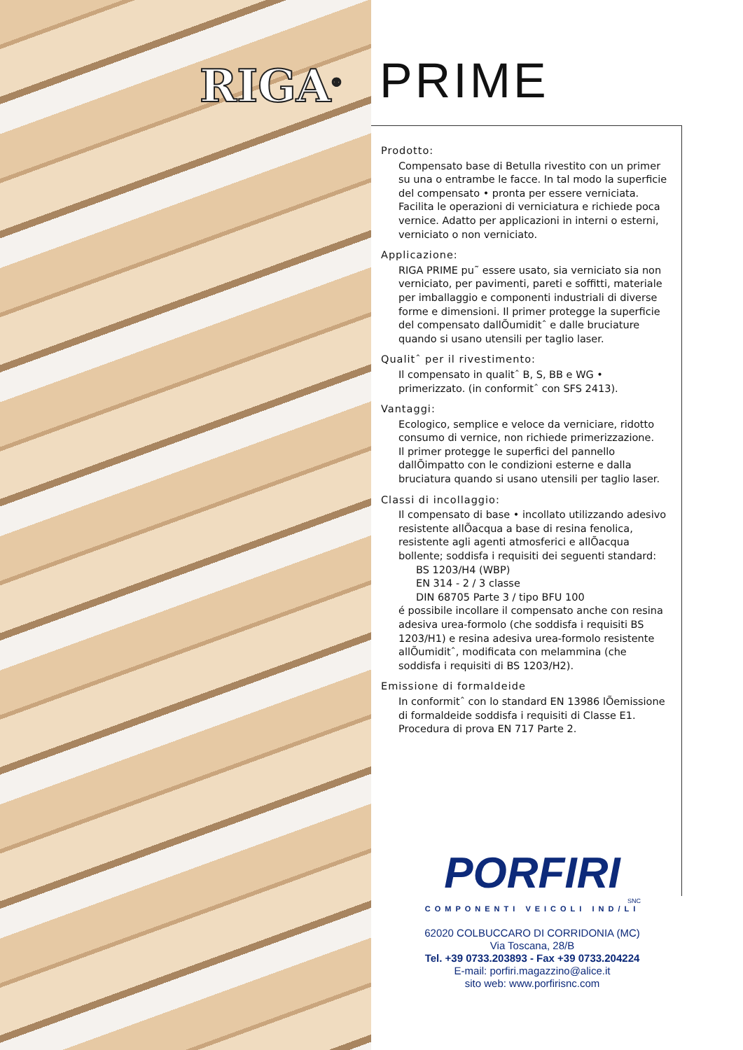RIGA<sup>®</sup> PRIME
Prodotto:
Compensato base di Betulla rivestito con un primer su una o entrambe le facce. In tal modo la superficie del compensato • pronta per essere verniciata. Facilita le operazioni di verniciatura e richiede poca vernice. Adatto per applicazioni in interni o esterni, verniciato o non verniciato.
Applicazione:
RIGA PRIME pu˜ essere usato, sia verniciato sia non verniciato, per pavimenti, pareti e soffitti, materiale per imballaggio e componenti industriali di diverse forme e dimensioni. Il primer protegge la superficie del compensato dallÕumiditˆ e dalle bruciature quando si usano utensili per taglio laser.
Qualitˆ per il rivestimento:
Il compensato in qualitˆ B, S, BB e WG • primerizzato. (in conformitˆ con SFS 2413).
Vantaggi:
Ecologico, semplice e veloce da verniciare, ridotto consumo di vernice, non richiede primerizzazione.
Il primer protegge le superfici del pannello dallÕimpatto con le condizioni esterne e dalla bruciatura quando si usano utensili per taglio laser.
Classi di incollaggio:
Il compensato di base • incollato utilizzando adesivo resistente allÕacqua a base di resina fenolica, resistente agli agenti atmosferici e allÕacqua bollente; soddisfa i requisiti dei seguenti standard:
BS 1203/H4 (WBP)
EN 314 - 2 / 3 classe
DIN 68705 Parte 3 / tipo BFU 100
é possibile incollare il compensato anche con resina adesiva urea-formolo (che soddisfa i requisiti BS 1203/H1) e resina adesiva urea-formolo resistente allÕumiditˆ, modificata con melammina (che soddisfa i requisiti di BS 1203/H2).
Emissione di formaldeide
In conformitˆ con lo standard EN 13986 lÕemissione di formaldeide soddisfa i requisiti di Classe E1.
Procedura di prova EN 717 Parte 2.
PORFIRI
SNC
COMPONENTI VEICOLI IND/LI
62020 COLBUCCARO DI CORRIDONIA (MC)
Via Toscana, 28/B
Tel. +39 0733.203893 - Fax +39 0733.204224
E-mail: porfiri.magazzino@alice.it
sito web: www.porfirisnc.com